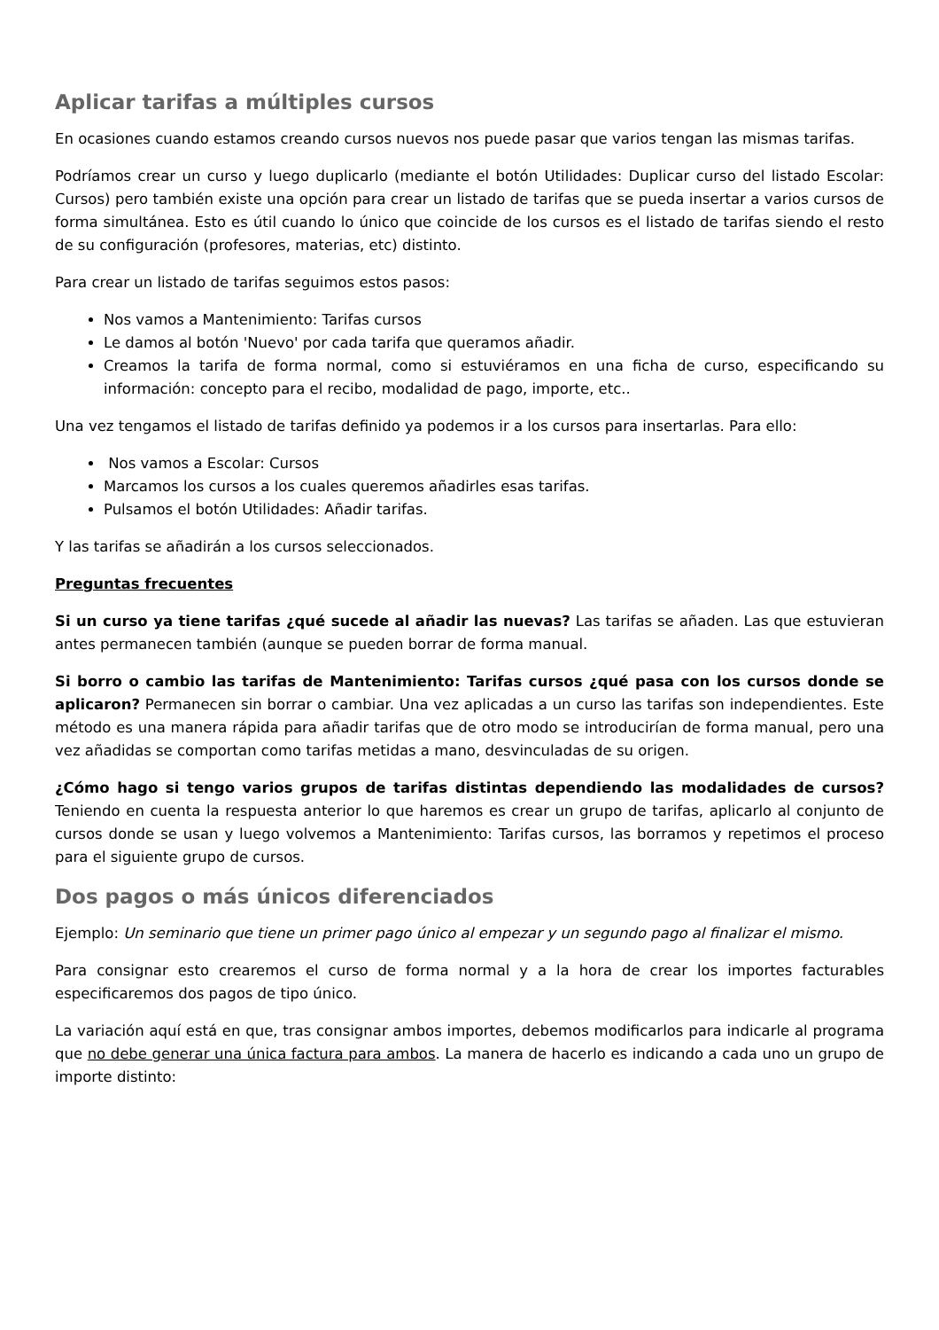Aplicar tarifas a múltiples cursos
En ocasiones cuando estamos creando cursos nuevos nos puede pasar que varios tengan las mismas tarifas.
Podríamos crear un curso y luego duplicarlo (mediante el botón Utilidades: Duplicar curso del listado Escolar: Cursos) pero también existe una opción para crear un listado de tarifas que se pueda insertar a varios cursos de forma simultánea. Esto es útil cuando lo único que coincide de los cursos es el listado de tarifas siendo el resto de su configuración (profesores, materias, etc) distinto.
Para crear un listado de tarifas seguimos estos pasos:
Nos vamos a Mantenimiento: Tarifas cursos
Le damos al botón 'Nuevo' por cada tarifa que queramos añadir.
Creamos la tarifa de forma normal, como si estuviéramos en una ficha de curso, especificando su información: concepto para el recibo, modalidad de pago, importe, etc..
Una vez tengamos el listado de tarifas definido ya podemos ir a los cursos para insertarlas. Para ello:
Nos vamos a Escolar: Cursos
Marcamos los cursos a los cuales queremos añadirles esas tarifas.
Pulsamos el botón Utilidades: Añadir tarifas.
Y las tarifas se añadirán a los cursos seleccionados.
Preguntas frecuentes
Si un curso ya tiene tarifas ¿qué sucede al añadir las nuevas? Las tarifas se añaden. Las que estuvieran antes permanecen también (aunque se pueden borrar de forma manual.
Si borro o cambio las tarifas de Mantenimiento: Tarifas cursos ¿qué pasa con los cursos donde se aplicaron? Permanecen sin borrar o cambiar. Una vez aplicadas a un curso las tarifas son independientes. Este método es una manera rápida para añadir tarifas que de otro modo se introducirían de forma manual, pero una vez añadidas se comportan como tarifas metidas a mano, desvinculadas de su origen.
¿Cómo hago si tengo varios grupos de tarifas distintas dependiendo las modalidades de cursos? Teniendo en cuenta la respuesta anterior lo que haremos es crear un grupo de tarifas, aplicarlo al conjunto de cursos donde se usan y luego volvemos a Mantenimiento: Tarifas cursos, las borramos y repetimos el proceso para el siguiente grupo de cursos.
Dos pagos o más únicos diferenciados
Ejemplo: Un seminario que tiene un primer pago único al empezar y un segundo pago al finalizar el mismo.
Para consignar esto crearemos el curso de forma normal y a la hora de crear los importes facturables especificaremos dos pagos de tipo único.
La variación aquí está en que, tras consignar ambos importes, debemos modificarlos para indicarle al programa que no debe generar una única factura para ambos. La manera de hacerlo es indicando a cada uno un grupo de importe distinto: